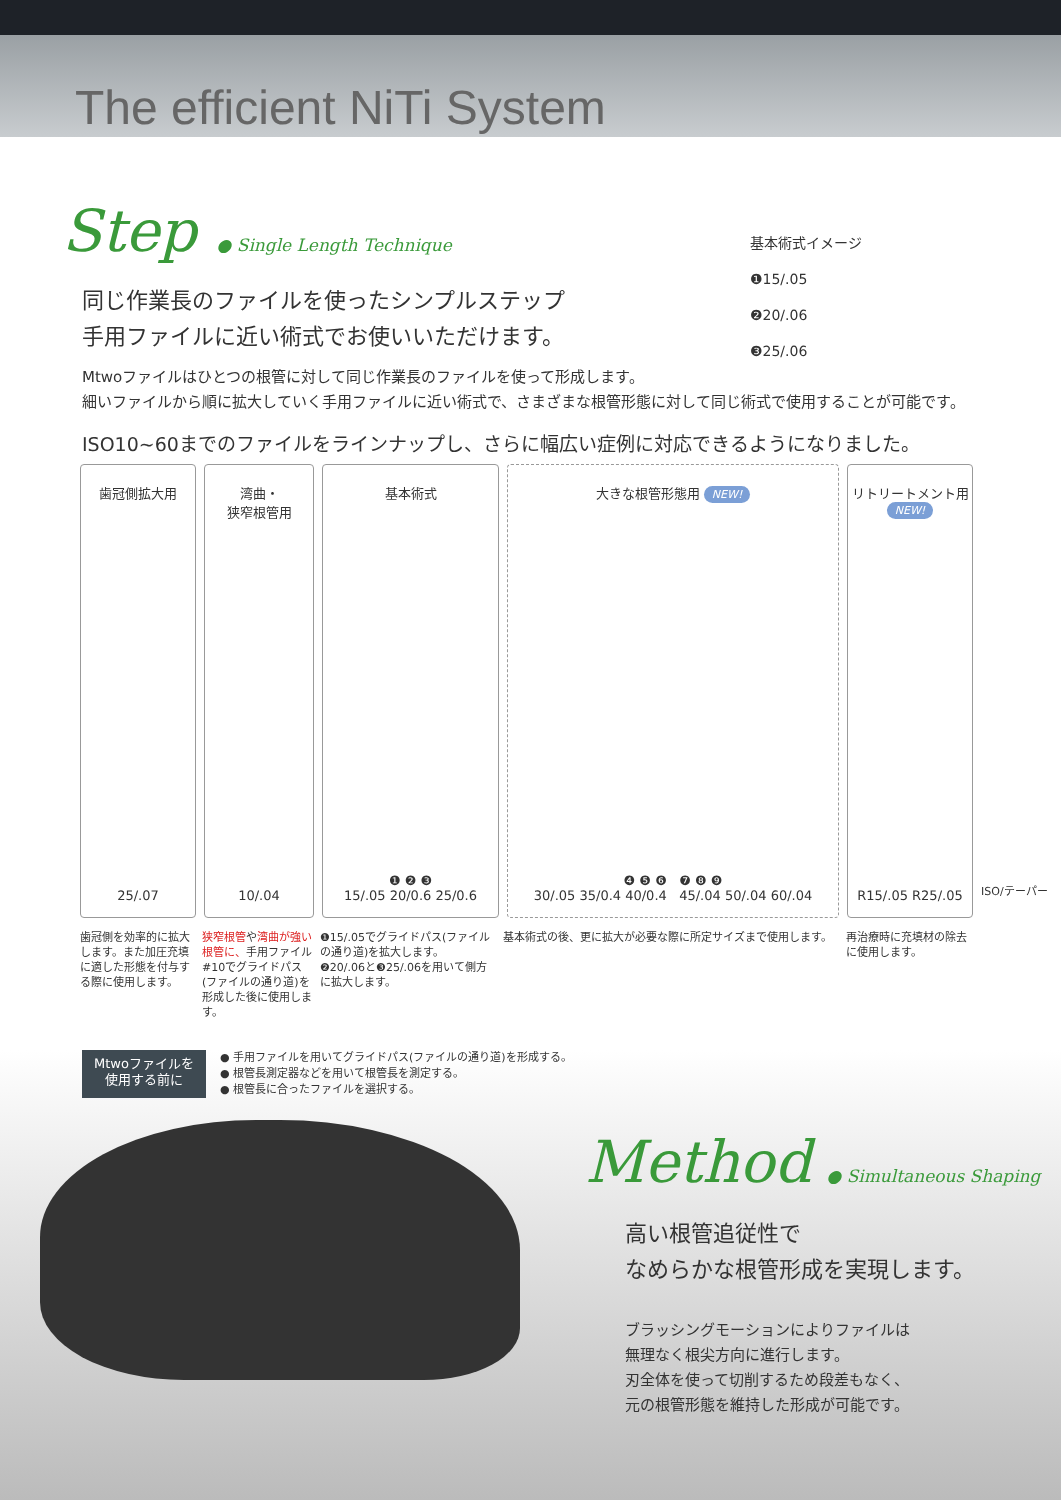The efficient NiTi System
Step ● Single Length Technique
基本術式イメージ
❶15/.05
❷20/.06
❸25/.06
同じ作業長のファイルを使ったシンプルステップ
手用ファイルに近い術式でお使いいただけます。
Mtwoファイルはひとつの根管に対して同じ作業長のファイルを使って形成します。
細いファイルから順に拡大していく手用ファイルに近い術式で、さまざまな根管形態に対して同じ術式で使用することが可能です。
ISO10~60までのファイルをラインナップし、さらに幅広い症例に対応できるようになりました。
歯冠側拡大用
25/.07
湾曲・
狭窄根管用
10/.04
基本術式
❶ ❷ ❸
15/.05 20/0.6 25/0.6
大きな根管形態用 NEW!
❹ ❺ ❻ ❼ ❽ ❾
30/.05 35/0.4 40/0.4 45/.04 50/.04 60/.04
リトリートメント用
NEW!
R15/.05 R25/.05
ISO/テーパー
歯冠側を効率的に拡大します。また加圧充填に適した形態を付与する際に使用します。
狭窄根管や湾曲が強い根管に、手用ファイル#10でグライドパス(ファイルの通り道)を形成した後に使用します。
❶15/.05でグライドパス(ファイルの通り道)を拡大します。
❷20/.06と❸25/.06を用いて側方に拡大します。
基本術式の後、更に拡大が必要な際に所定サイズまで使用します。 再治療時に充填材の除去に使用します。
Mtwoファイルを
使用する前に
● 手用ファイルを用いてグライドパス(ファイルの通り道)を形成する。
● 根管長測定器などを用いて根管長を測定する。
● 根管長に合ったファイルを選択する。
Method ● Simultaneous Shaping
高い根管追従性で
なめらかな根管形成を実現します。
ブラッシングモーションによりファイルは
無理なく根尖方向に進行します。
刃全体を使って切削するため段差もなく、
元の根管形態を維持した形成が可能です。